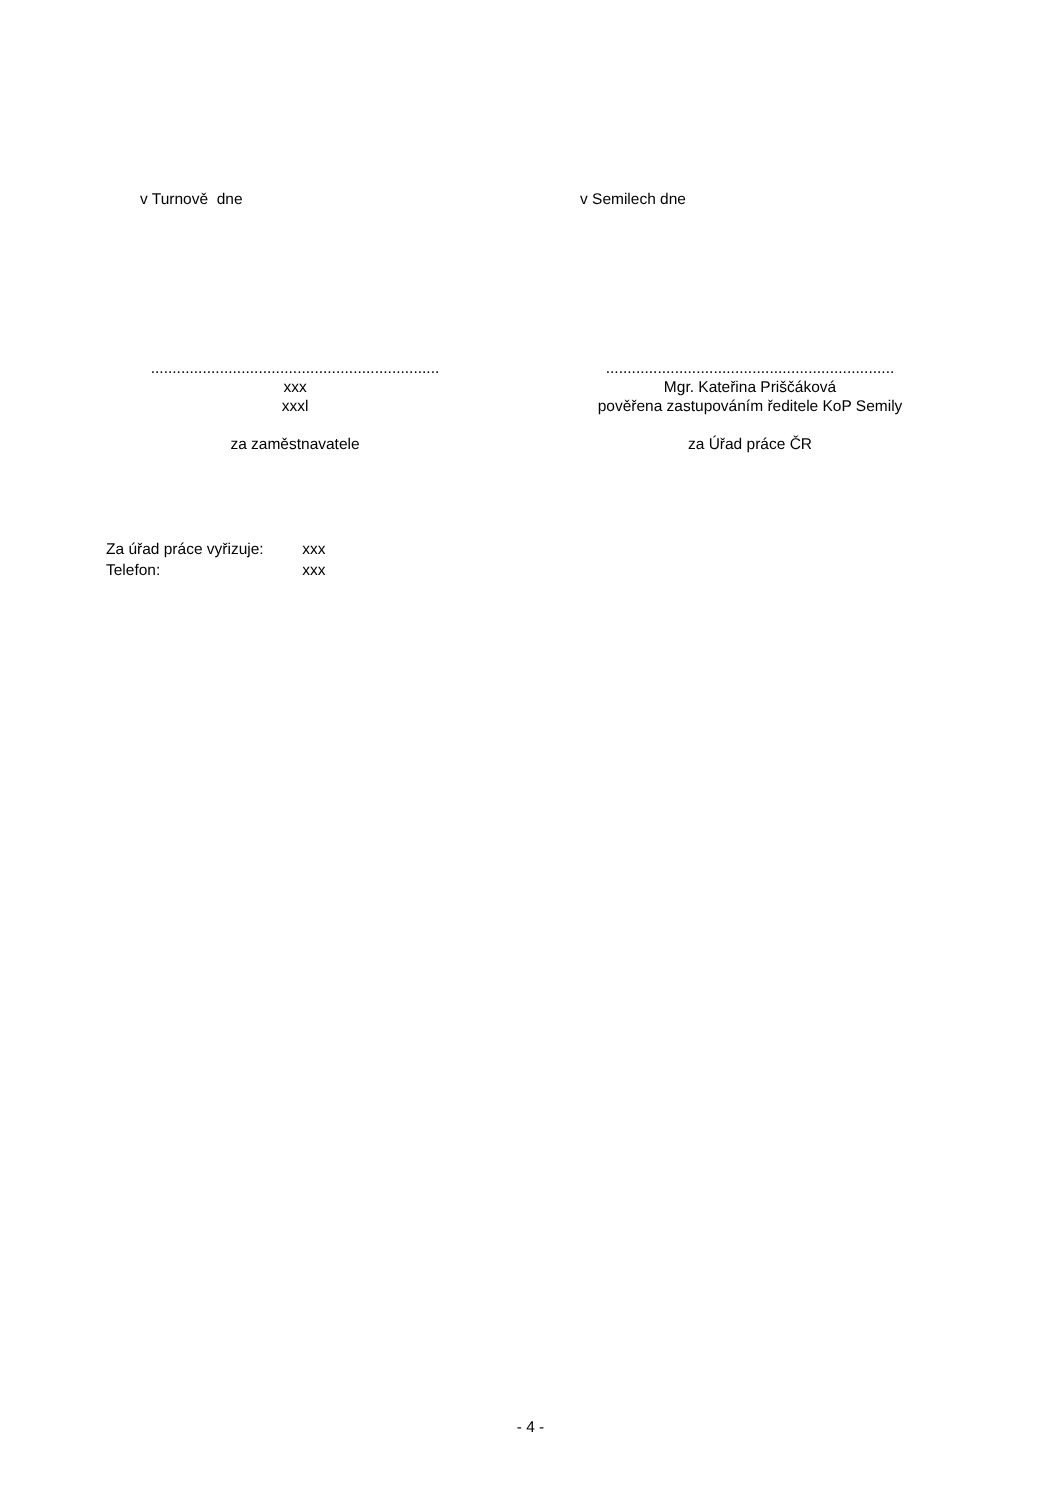v Turnově dne v Semilech dne
...................................................................
xxx
xxxl
za zaměstnavatele
...................................................................
Mgr. Kateřina Priščáková
pověřena zastupováním ředitele KoP Semily
za Úřad práce ČR
Za úřad práce vyřizuje: xxx
Telefon: xxx
- 4 -